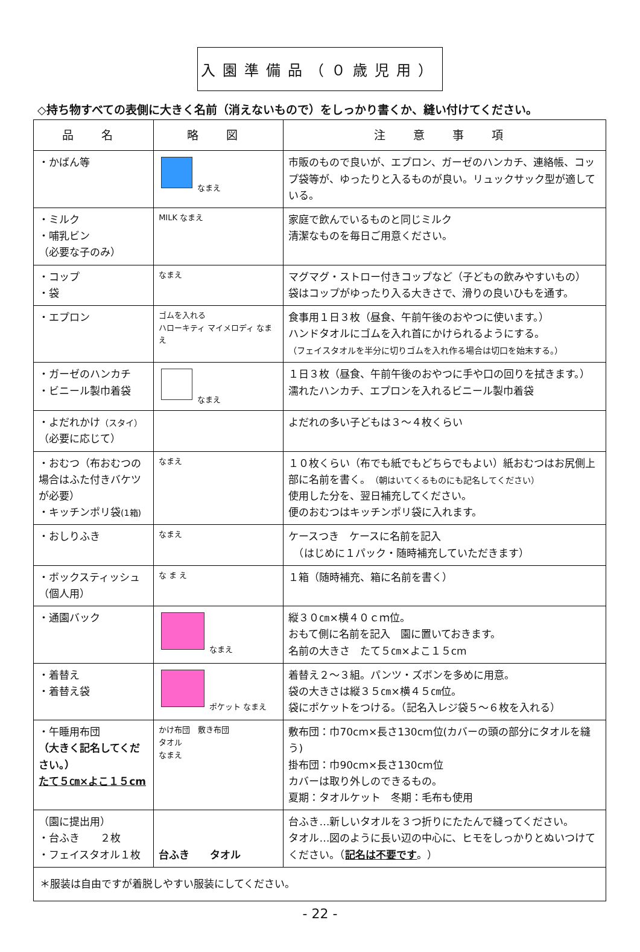入園準備品（０歳児用）
◇持ち物すべての表側に大きく名前（消えないもので）をしっかり書くか、縫い付けてください。
| 品 名 | 略 図 | 注 意 事 項 |
| --- | --- | --- |
| ・かばん等 | なまえ | 市販のもので良いが、エプロン、ガーゼのハンカチ、連絡帳、コップ袋等が、ゆったりと入るものが良い。リュックサック型が適している。 |
| ・ミルク ・哺乳ビン （必要な子のみ） | MILK なまえ | 家庭で飲んでいるものと同じミルク 清潔なものを毎日ご用意ください。 |
| ・コップ ・袋 | なまえ | マグマグ・ストロー付きコップなど（子どもの飲みやすいもの） 袋はコップがゆったり入る大きさで、滑りの良いひもを通す。 |
| ・エプロン | ゴムを入れる ハローキティ マイメロディ なまえ | 食事用１日３枚（昼食、午前午後のおやつに使います。） ハンドタオルにゴムを入れ首にかけられるようにする。 （フェイスタオルを半分に切りゴムを入れ作る場合は切口を始末する。） |
| ・ガーゼのハンカチ ・ビニール製巾着袋 | なまえ | １日３枚（昼食、午前午後のおやつに手や口の回りを拭きます。） 濡れたハンカチ、エプロンを入れるビニール製巾着袋 |
| ・よだれかけ （スタイ） （必要に応じて） | | よだれの多い子どもは３～４枚くらい |
| ・おむつ（布おむつの場合はふた付きバケツが必要） ・キッチンポリ袋 (1箱) | なまえ | １０枚くらい（布でも紙でもどちらでもよい）紙おむつはお尻側上部に名前を書く。 （朝はいてくるものにも記名してください） 使用した分を、翌日補充してください。 便のおむつはキッチンポリ袋に入れます。 |
| ・おしりふき | なまえ | ケースつき ケースに名前を記入 （はじめに１パック・随時補充していただきます） |
| ・ボックスティッシュ （個人用） | な ま え | １箱（随時補充、箱に名前を書く） |
| ・通園バック | なまえ | 縦３０㎝×横４０ｃｍ位。 おもて側に名前を記入 園に置いておきます。 名前の大きさ たて５㎝×よこ１５cm |
| ・着替え ・着替え袋 | ポケット なまえ | 着替え２～３組。パンツ・ズボンを多めに用意。 袋の大きさは縦３５㎝×横４５㎝位。 袋にポケットをつける。（記名入レジ袋５～６枚を入れる） |
| ・午睡用布団 （大きく記名してください。） たて５㎝×よこ１５cm | かけ布団 敷き布団 タオル なまえ | 敷布団：巾70cm×長さ130cm位(カバーの頭の部分にタオルを縫う) 掛布団：巾90cm×長さ130cm位 カバーは取り外しのできるもの。 夏期：タオルケット 冬期：毛布も使用 |
| （園に提出用） ・台ふき ２枚 ・フェイスタオル１枚 | 台ふき タオル | 台ふき…新しいタオルを３つ折りにたたんで縫ってください。 タオル…図のように長い辺の中心に、ヒモをしっかりとぬいつけてください。（ 記名は不要です 。） |
| ＊服装は自由ですが着脱しやすい服装にしてください。 | | |
- 22 -